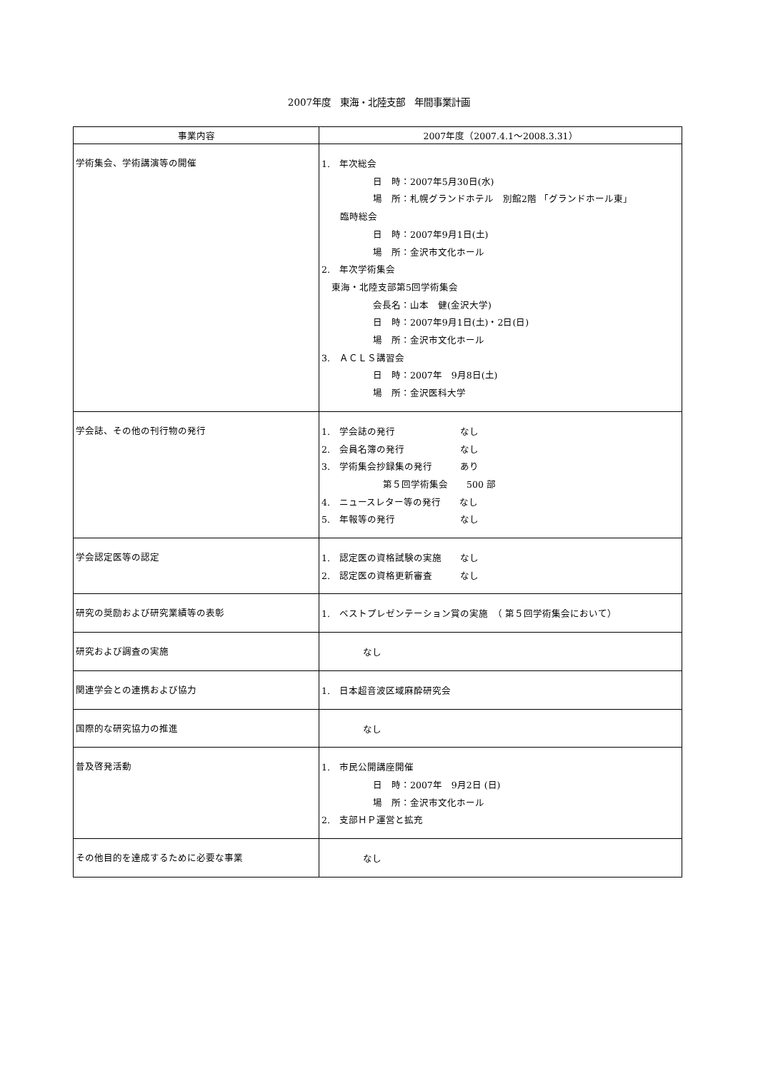2007年度　東海・北陸支部　年間事業計画
| 事業内容 | 2007年度（2007.4.1～2008.3.31） |
| --- | --- |
| 学術集会、学術講演等の開催 | 1. 年次総会 日 時：2007年5月30日(水) 場 所：札幌グランドホテル 別館2階 「グランドホール東」 臨時総会 日 時：2007年9月1日(土) 場 所：金沢市文化ホール 2. 年次学術集会 東海・北陸支部第5回学術集会 会長名：山本 健(金沢大学) 日 時：2007年9月1日(土)・2日(日) 場 所：金沢市文化ホール 3. ＡＣＬＳ講習会 日 時：2007年 9月8日(土) 場 所：金沢医科大学 |
| 学会誌、その他の刊行物の発行 | 1. 学会誌の発行 なし 2. 会員名簿の発行 なし 3. 学術集会抄録集の発行 あり 第５回学術集会 500 部 4. ニュースレター等の発行 なし 5. 年報等の発行 なし |
| 学会認定医等の認定 | 1. 認定医の資格試験の実施 なし 2. 認定医の資格更新審査 なし |
| 研究の奨励および研究業績等の表彰 | 1. ベストプレゼンテーション賞の実施 （ 第５回学術集会において） |
| 研究および調査の実施 | なし |
| 関連学会との連携および協力 | 1. 日本超音波区域麻酔研究会 |
| 国際的な研究協力の推進 | なし |
| 普及啓発活動 | 1. 市民公開講座開催 日 時：2007年 9月2日 (日) 場 所：金沢市文化ホール 2. 支部ＨＰ運営と拡充 |
| その他目的を達成するために必要な事業 | なし |